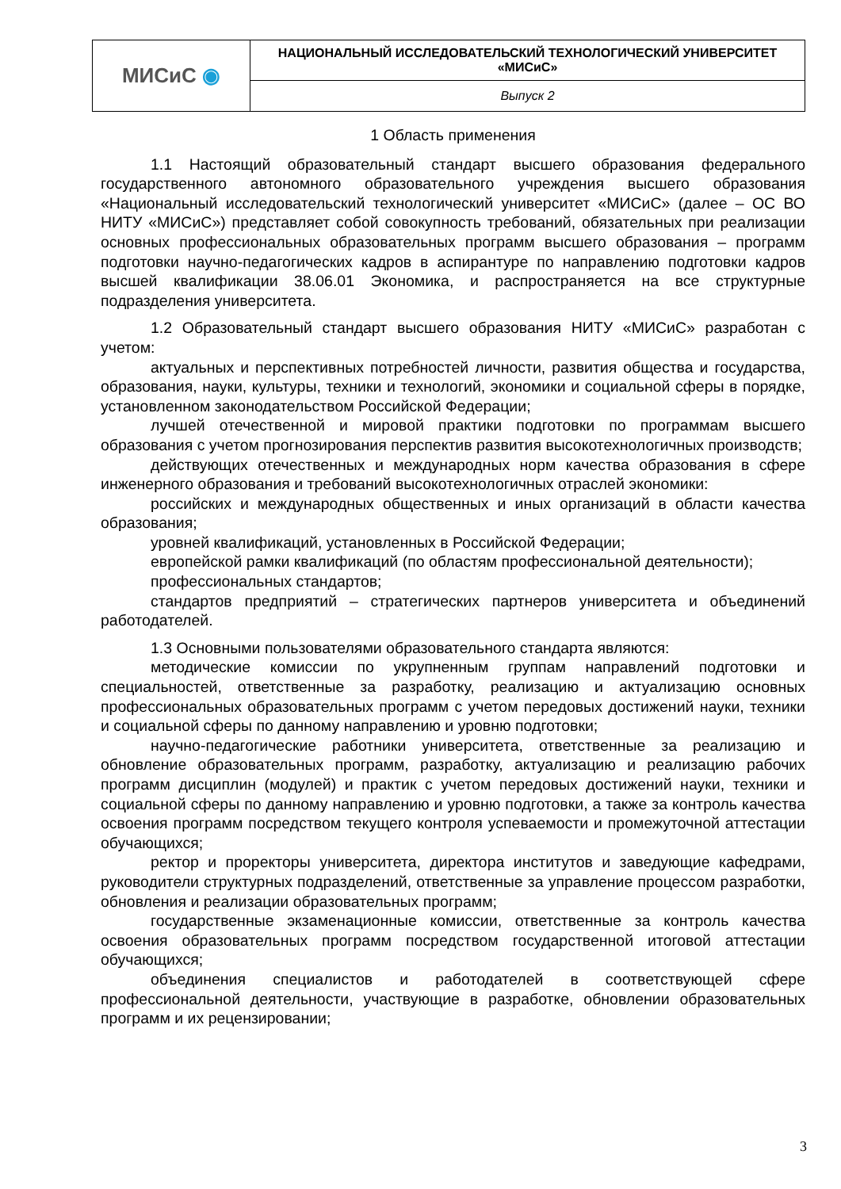| МИСиС ◉ | НАЦИОНАЛЬНЫЙ ИССЛЕДОВАТЕЛЬСКИЙ ТЕХНОЛОГИЧЕСКИЙ УНИВЕРСИТЕТ «МИСиС» |
| | Выпуск 2 |
1 Область применения
1.1 Настоящий образовательный стандарт высшего образования федерального государственного автономного образовательного учреждения высшего образования «Национальный исследовательский технологический университет «МИСиС» (далее – ОС ВО НИТУ «МИСиС») представляет собой совокупность требований, обязательных при реализации основных профессиональных образовательных программ высшего образования – программ подготовки научно-педагогических кадров в аспирантуре по направлению подготовки кадров высшей квалификации 38.06.01 Экономика, и распространяется на все структурные подразделения университета.
1.2 Образовательный стандарт высшего образования НИТУ «МИСиС» разработан с учетом:
актуальных и перспективных потребностей личности, развития общества и государства, образования, науки, культуры, техники и технологий, экономики и социальной сферы в порядке, установленном законодательством Российской Федерации;
лучшей отечественной и мировой практики подготовки по программам высшего образования с учетом прогнозирования перспектив развития высокотехнологичных производств;
действующих отечественных и международных норм качества образования в сфере инженерного образования и требований высокотехнологичных отраслей экономики:
российских и международных общественных и иных организаций в области качества образования;
уровней квалификаций, установленных в Российской Федерации;
европейской рамки квалификаций (по областям профессиональной деятельности);
профессиональных стандартов;
стандартов предприятий – стратегических партнеров университета и объединений работодателей.
1.3 Основными пользователями образовательного стандарта являются:
методические комиссии по укрупненным группам направлений подготовки и специальностей, ответственные за разработку, реализацию и актуализацию основных профессиональных образовательных программ с учетом передовых достижений науки, техники и социальной сферы по данному направлению и уровню подготовки;
научно-педагогические работники университета, ответственные за реализацию и обновление образовательных программ, разработку, актуализацию и реализацию рабочих программ дисциплин (модулей) и практик с учетом передовых достижений науки, техники и социальной сферы по данному направлению и уровню подготовки, а также за контроль качества освоения программ посредством текущего контроля успеваемости и промежуточной аттестации обучающихся;
ректор и проректоры университета, директора институтов и заведующие кафедрами, руководители структурных подразделений, ответственные за управление процессом разработки, обновления и реализации образовательных программ;
государственные экзаменационные комиссии, ответственные за контроль качества освоения образовательных программ посредством государственной итоговой аттестации обучающихся;
объединения специалистов и работодателей в соответствующей сфере профессиональной деятельности, участвующие в разработке, обновлении образовательных программ и их рецензировании;
3